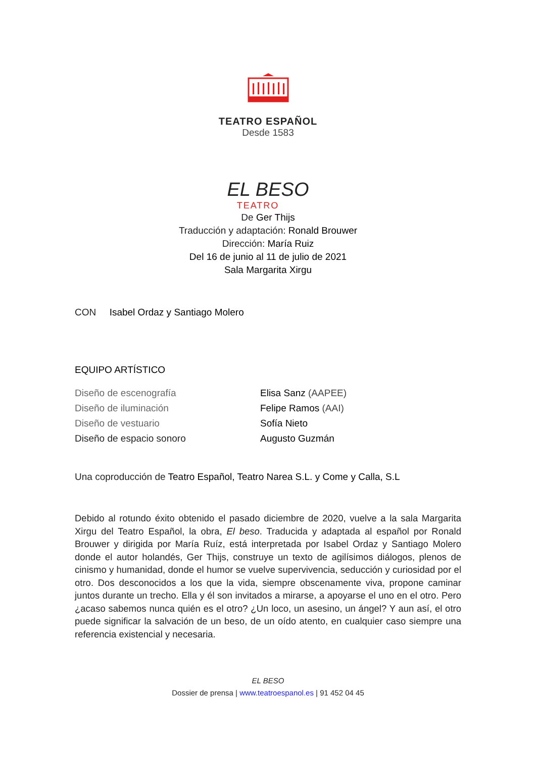TEATRO ESPAÑOL
Desde 1583
EL BESO
TEATRO
De Ger Thijs
Traducción y adaptación: Ronald Brouwer
Dirección: María Ruiz
Del 16 de junio al 11 de julio de 2021
Sala Margarita Xirgu
CON Isabel Ordaz y Santiago Molero
EQUIPO ARTÍSTICO
| Diseño de escenografía | Elisa Sanz (AAPEE) |
| Diseño de iluminación | Felipe Ramos (AAI) |
| Diseño de vestuario | Sofía Nieto |
| Diseño de espacio sonoro | Augusto Guzmán |
Una coproducción de Teatro Español, Teatro Narea S.L. y Come y Calla, S.L
Debido al rotundo éxito obtenido el pasado diciembre de 2020, vuelve a la sala Margarita Xirgu del Teatro Español, la obra, El beso. Traducida y adaptada al español por Ronald Brouwer y dirigida por María Ruíz, está interpretada por Isabel Ordaz y Santiago Molero donde el autor holandés, Ger Thijs, construye un texto de agilísimos diálogos, plenos de cinismo y humanidad, donde el humor se vuelve supervivencia, seducción y curiosidad por el otro. Dos desconocidos a los que la vida, siempre obscenamente viva, propone caminar juntos durante un trecho. Ella y él son invitados a mirarse, a apoyarse el uno en el otro. Pero ¿acaso sabemos nunca quién es el otro? ¿Un loco, un asesino, un ángel? Y aun así, el otro puede significar la salvación de un beso, de un oído atento, en cualquier caso siempre una referencia existencial y necesaria.
EL BESO
Dossier de prensa | www.teatroespanol.es | 91 452 04 45